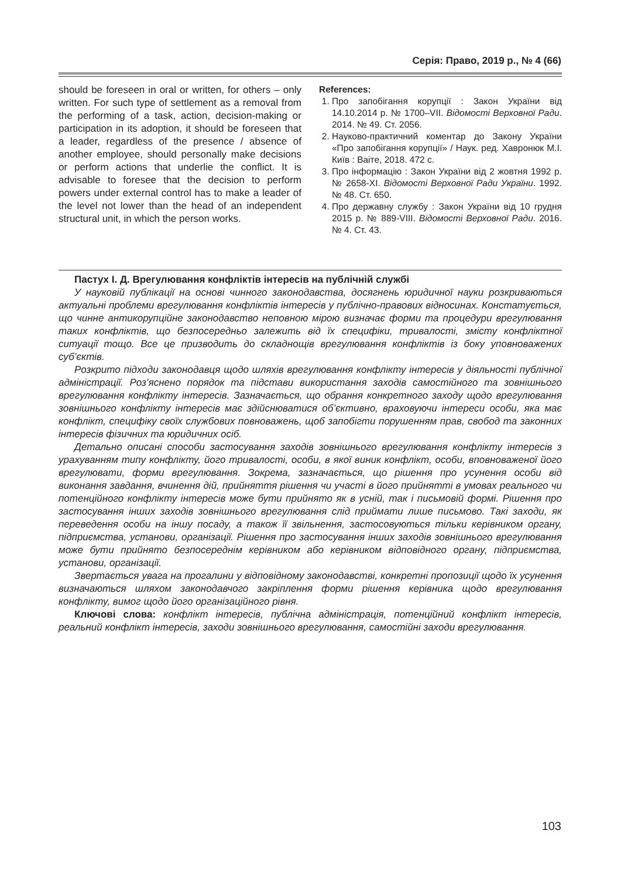Серія: Право, 2019 р., № 4 (66)
should be foreseen in oral or written, for others – only written. For such type of settlement as a removal from the performing of a task, action, decision-making or participation in its adoption, it should be foreseen that a leader, regardless of the presence / absence of another employee, should personally make decisions or perform actions that underlie the conflict. It is advisable to foresee that the decision to perform powers under external control has to make a leader of the level not lower than the head of an independent structural unit, in which the person works.
References:
1. Про запобігання корупції : Закон України від 14.10.2014 р. № 1700–VII. Відомості Верховної Ради. 2014. № 49. Ст. 2056.
2. Науково-практичний коментар до Закону України «Про запобігання корупції» / Наук. ред. Хавронюк М.І. Київ : Ваіте, 2018. 472 с.
3. Про інформацію : Закон України від 2 жовтня 1992 р. № 2658-XI. Відомості Верховної Ради України. 1992. № 48. Ст. 650.
4. Про державну службу : Закон України від 10 грудня 2015 р. № 889-VIII. Відомості Верховної Ради. 2016. № 4. Ст. 43.
Пастух І. Д. Врегулювання конфліктів інтересів на публічній службі
У науковій публікації на основі чинного законодавства, досягнень юридичної науки розкриваються актуальні проблеми врегулювання конфліктів інтересів у публічно-правових відносинах. Констатується, що чинне антикорупційне законодавство неповною мірою визначає форми та процедури врегулювання таких конфліктів, що безпосередньо залежить від їх специфіки, тривалості, змісту конфліктної ситуації тощо. Все це призводить до складнощів врегулювання конфліктів із боку уповноважених суб’єктів.
Розкрито підходи законодавця щодо шляхів врегулювання конфлікту інтересів у діяльності публічної адміністрації. Роз’яснено порядок та підстави використання заходів самостійного та зовнішнього врегулювання конфлікту інтересів. Зазначається, що обрання конкретного заходу щодо врегулювання зовнішнього конфлікту інтересів має здійснюватися об’єктивно, враховуючи інтереси особи, яка має конфлікт, специфіку своїх службових повноважень, щоб запобігти порушенням прав, свобод та законних інтересів фізичних та юридичних осіб.
Детально описані способи застосування заходів зовнішнього врегулювання конфлікту інтересів з урахуванням типу конфлікту, його тривалості, особи, в якої виник конфлікт, особи, вповноваженої його врегулювати, форми врегулювання. Зокрема, зазначається, що рішення про усунення особи від виконання завдання, вчинення дій, прийняття рішення чи участі в його прийнятті в умовах реального чи потенційного конфлікту інтересів може бути прийнято як в усній, так і письмовій формі. Рішення про застосування інших заходів зовнішнього врегулювання слід приймати лише письмово. Такі заходи, як переведення особи на іншу посаду, а також її звільнення, застосовуються тільки керівником органу, підприємства, установи, організації. Рішення про застосування інших заходів зовнішнього врегулювання може бути прийнято безпосереднім керівником або керівником відповідного органу, підприємства, установи, організації.
Звертається увага на прогалини у відповідному законодавстві, конкретні пропозиції щодо їх усунення визначаються шляхом законодавчого закріплення форми рішення керівника щодо врегулювання конфлікту, вимог щодо його організаційного рівня.
Ключові слова: конфлікт інтересів, публічна адміністрація, потенційний конфлікт інтересів, реальний конфлікт інтересів, заходи зовнішнього врегулювання, самостійні заходи врегулювання.
103